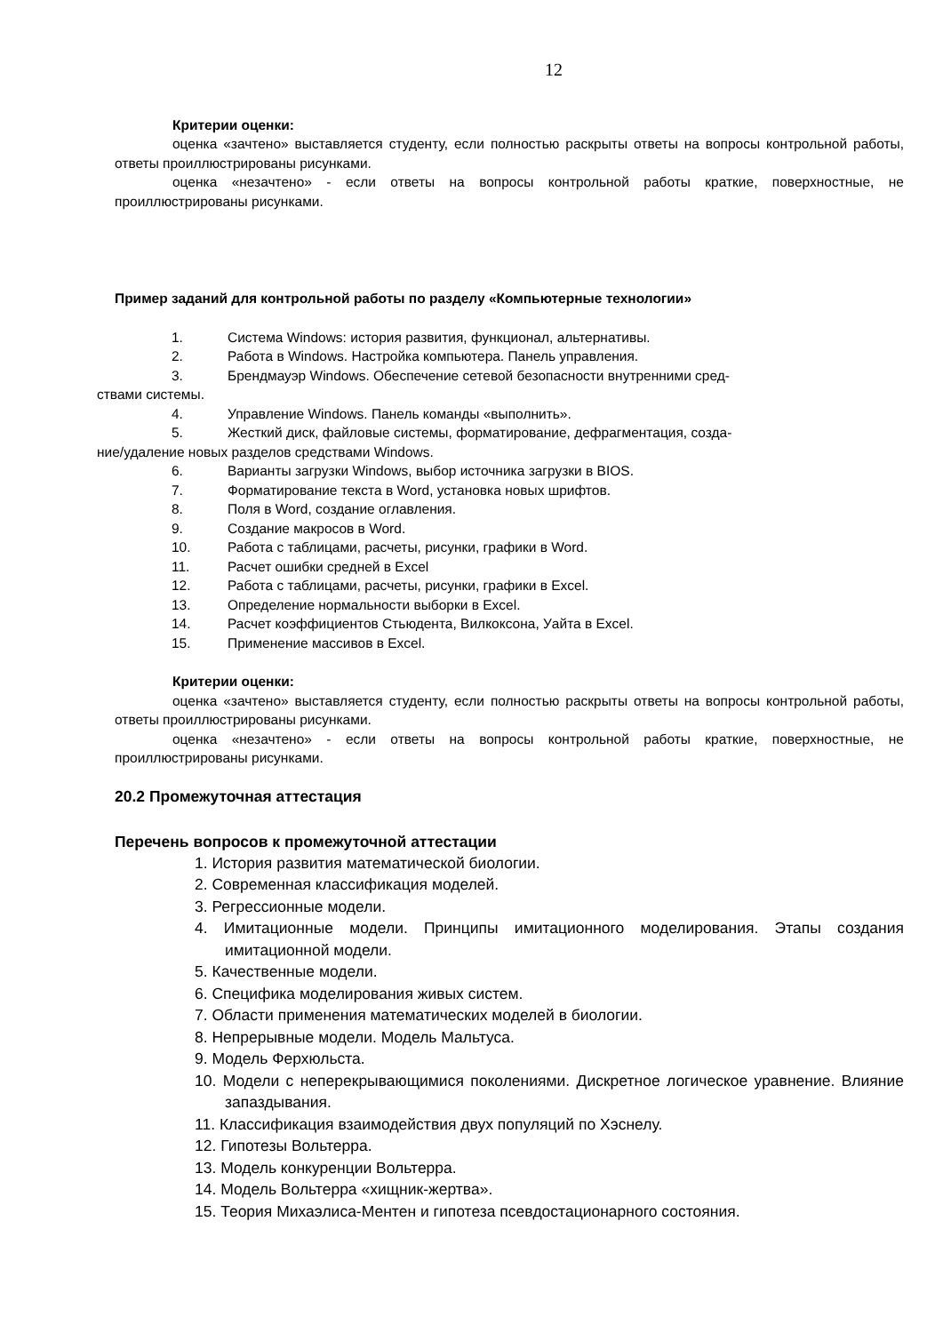12
Критерии оценки:
оценка «зачтено» выставляется студенту, если полностью раскрыты ответы на вопросы контрольной работы, ответы проиллюстрированы рисунками.
оценка «незачтено» - если ответы на вопросы контрольной работы краткие, поверхностные, не проиллюстрированы рисунками.
Пример заданий для контрольной работы по разделу «Компьютерные технологии»
1. Система Windows: история развития, функционал, альтернативы.
2. Работа в Windows. Настройка компьютера. Панель управления.
3. Брендмауэр Windows. Обеспечение сетевой безопасности внутренними сред-
ствами системы.
4. Управление Windows. Панель команды «выполнить».
5. Жесткий диск, файловые системы, форматирование, дефрагментация, созда-
ние/удаление новых разделов средствами Windows.
6. Варианты загрузки Windows, выбор источника загрузки в BIOS.
7. Форматирование текста в Word, установка новых шрифтов.
8. Поля в Word, создание оглавления.
9. Создание макросов в Word.
10. Работа с таблицами, расчеты, рисунки, графики в Word.
11. Расчет ошибки средней в Excel
12. Работа с таблицами, расчеты, рисунки, графики в Excel.
13. Определение нормальности выборки в Excel.
14. Расчет коэффициентов Стьюдента, Вилкоксона, Уайта в Excel.
15. Применение массивов в Excel.
Критерии оценки:
оценка «зачтено» выставляется студенту, если полностью раскрыты ответы на вопросы контрольной работы, ответы проиллюстрированы рисунками.
оценка «незачтено» - если ответы на вопросы контрольной работы краткие, поверхностные, не проиллюстрированы рисунками.
20.2 Промежуточная аттестация
Перечень вопросов к промежуточной аттестации
1. История развития математической биологии.
2. Современная классификация моделей.
3. Регрессионные модели.
4. Имитационные модели. Принципы имитационного моделирования. Этапы создания имитационной модели.
5. Качественные модели.
6. Специфика моделирования живых систем.
7. Области применения математических моделей в биологии.
8. Непрерывные модели. Модель Мальтуса.
9. Модель Ферхюльста.
10. Модели с неперекрывающимися поколениями. Дискретное логическое уравнение. Влияние запаздывания.
11. Классификация взаимодействия двух популяций по Хэснелу.
12. Гипотезы Вольтерра.
13. Модель конкуренции Вольтерра.
14. Модель Вольтерра «хищник-жертва».
15. Теория Михаэлиса-Ментен и гипотеза псевдостационарного состояния.